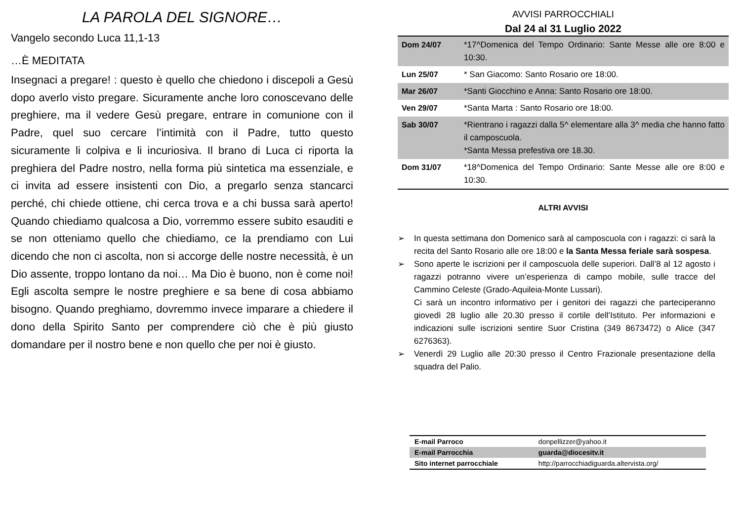LA PAROLA DEL SIGNORE…
Vangelo secondo Luca 11,1-13
…È MEDITATA
Insegnaci a pregare! : questo è quello che chiedono i discepoli a Gesù dopo averlo visto pregare. Sicuramente anche loro conoscevano delle preghiere, ma il vedere Gesù pregare, entrare in comunione con il Padre, quel suo cercare l’intimità con il Padre, tutto questo sicuramente li colpiva e li incuriosiva. Il brano di Luca ci riporta la preghiera del Padre nostro, nella forma più sintetica ma essenziale, e ci invita ad essere insistenti con Dio, a pregarlo senza stancarci perché, chi chiede ottiene, chi cerca trova e a chi bussa sarà aperto! Quando chiediamo qualcosa a Dio, vorremmo essere subito esauditi e se non otteniamo quello che chiediamo, ce la prendiamo con Lui dicendo che non ci ascolta, non si accorge delle nostre necessità, è un Dio assente, troppo lontano da noi… Ma Dio è buono, non è come noi! Egli ascolta sempre le nostre preghiere e sa bene di cosa abbiamo bisogno. Quando preghiamo, dovremmo invece imparare a chiedere il dono della Spirito Santo per comprendere ciò che è più giusto domandare per il nostro bene e non quello che per noi è giusto.
AVVISI PARROCCHIALI
Dal 24 al 31 Luglio 2022
| Dom 24/07 | *17^Domenica del Tempo Ordinario: Sante Messe alle ore 8:00 e 10:30. |
| Lun 25/07 | * San Giacomo: Santo Rosario ore 18:00. |
| Mar 26/07 | *Santi Giocchino e Anna: Santo Rosario ore 18:00. |
| Ven 29/07 | *Santa Marta : Santo Rosario ore 18:00. |
| Sab 30/07 | *Rientrano i ragazzi dalla 5^ elementare alla 3^ media che hanno fatto il camposcuola. *Santa Messa prefestiva ore 18.30. |
| Dom 31/07 | *18^Domenica del Tempo Ordinario: Sante Messe alle ore 8:00 e 10:30. |
ALTRI AVVISI
➢ In questa settimana don Domenico sarà al camposcuola con i ragazzi: ci sarà la recita del Santo Rosario alle ore 18:00 e la Santa Messa feriale sarà sospesa.
➢ Sono aperte le iscrizioni per il camposcuola delle superiori. Dall’8 al 12 agosto i ragazzi potranno vivere un’esperienza di campo mobile, sulle tracce del Cammino Celeste (Grado-Aquileia-Monte Lussari).
Ci sarà un incontro informativo per i genitori dei ragazzi che parteciperanno giovedì 28 luglio alle 20.30 presso il cortile dell’Istituto. Per informazioni e indicazioni sulle iscrizioni sentire Suor Cristina (349 8673472) o Alice (347 6276363).
➢ Venerdì 29 Luglio alle 20:30 presso il Centro Frazionale presentazione della squadra del Palio.
| E-mail Parroco | donpellizzer@yahoo.it |
| E-mail Parrocchia | guarda@diocesitv.it |
| Sito internet parrocchiale | http://parrocchiadiguarda.altervista.org/ |